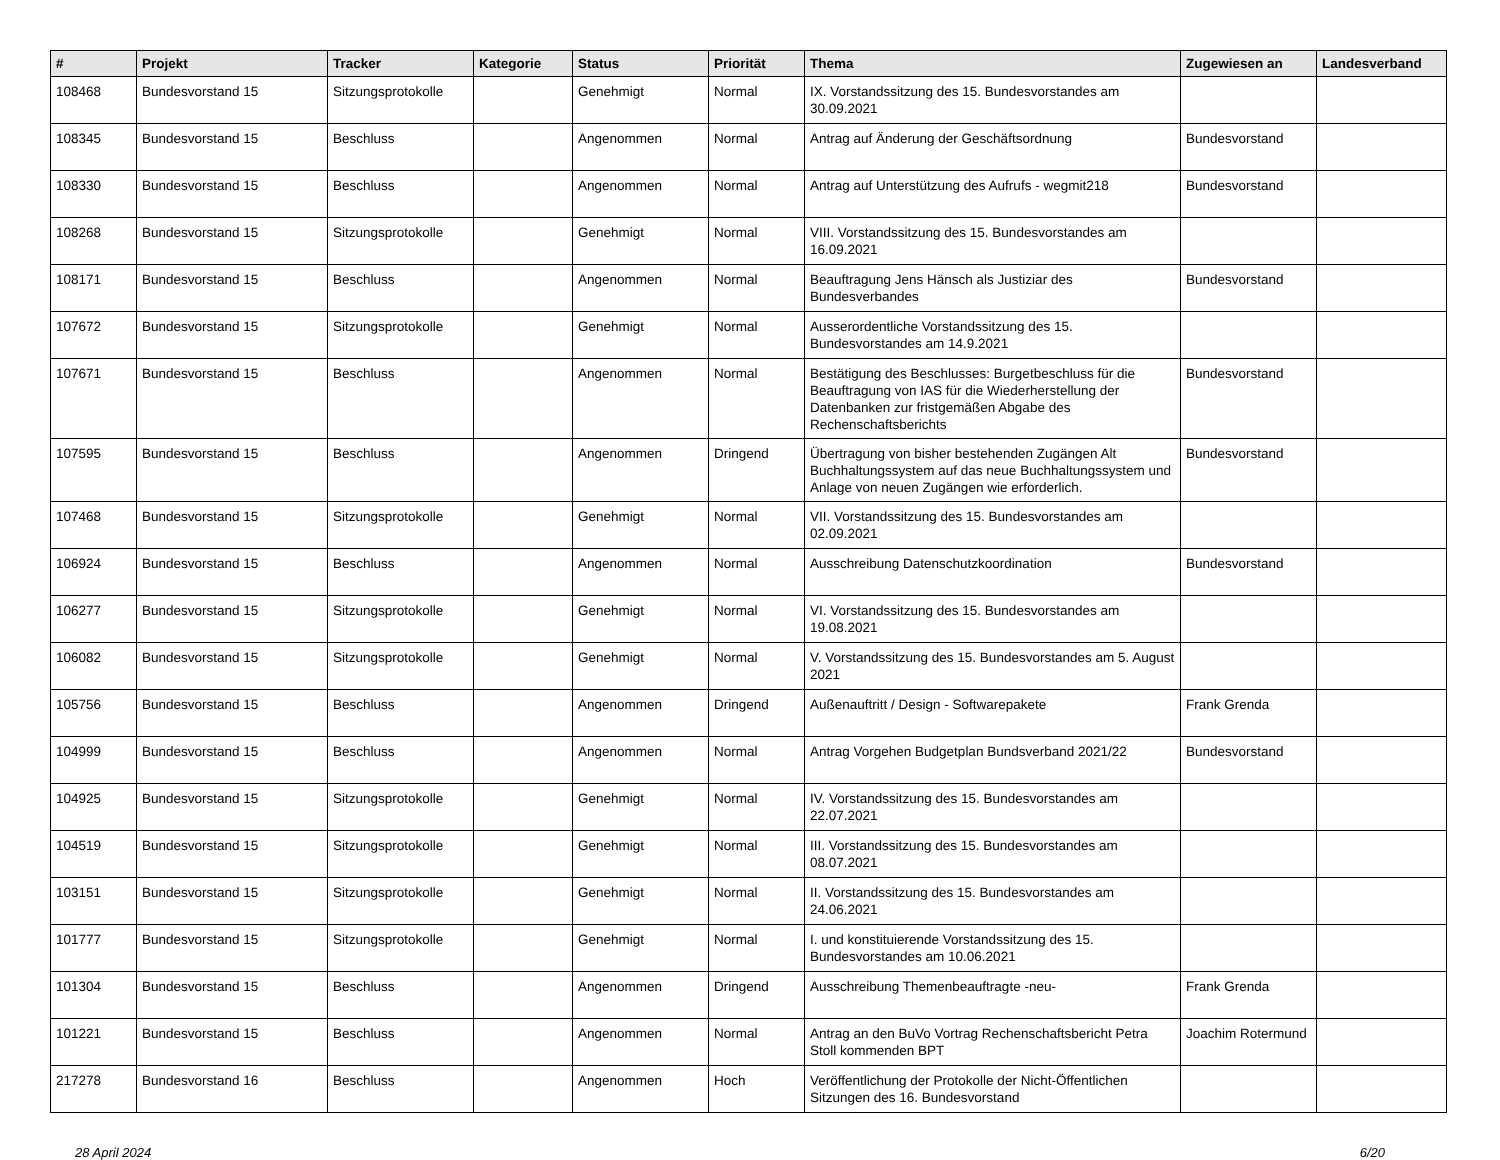| # | Projekt | Tracker | Kategorie | Status | Priorität | Thema | Zugewiesen an | Landesverband |
| --- | --- | --- | --- | --- | --- | --- | --- | --- |
| 108468 | Bundesvorstand 15 | Sitzungsprotokolle | | Genehmigt | Normal | IX. Vorstandssitzung des 15. Bundesvorstandes am 30.09.2021 | | |
| 108345 | Bundesvorstand 15 | Beschluss | | Angenommen | Normal | Antrag auf Änderung der Geschäftsordnung | Bundesvorstand | |
| 108330 | Bundesvorstand 15 | Beschluss | | Angenommen | Normal | Antrag auf Unterstützung des Aufrufs - wegmit218 | Bundesvorstand | |
| 108268 | Bundesvorstand 15 | Sitzungsprotokolle | | Genehmigt | Normal | VIII. Vorstandssitzung des 15. Bundesvorstandes am 16.09.2021 | | |
| 108171 | Bundesvorstand 15 | Beschluss | | Angenommen | Normal | Beauftragung Jens Hänsch als Justiziar des Bundesverbandes | Bundesvorstand | |
| 107672 | Bundesvorstand 15 | Sitzungsprotokolle | | Genehmigt | Normal | Ausserordentliche Vorstandssitzung des 15. Bundesvorstandes am 14.9.2021 | | |
| 107671 | Bundesvorstand 15 | Beschluss | | Angenommen | Normal | Bestätigung des Beschlusses: Burgetbeschluss für die Beauftragung von IAS für die Wiederherstellung der Datenbanken zur fristgemäßen Abgabe des Rechenschaftsberichts | Bundesvorstand | |
| 107595 | Bundesvorstand 15 | Beschluss | | Angenommen | Dringend | Übertragung von bisher bestehenden Zugängen Alt Buchhaltungssystem auf das neue Buchhaltungssystem und Anlage von neuen Zugängen wie erforderlich. | Bundesvorstand | |
| 107468 | Bundesvorstand 15 | Sitzungsprotokolle | | Genehmigt | Normal | VII. Vorstandssitzung des 15. Bundesvorstandes am 02.09.2021 | | |
| 106924 | Bundesvorstand 15 | Beschluss | | Angenommen | Normal | Ausschreibung Datenschutzkoordination | Bundesvorstand | |
| 106277 | Bundesvorstand 15 | Sitzungsprotokolle | | Genehmigt | Normal | VI. Vorstandssitzung des 15. Bundesvorstandes am 19.08.2021 | | |
| 106082 | Bundesvorstand 15 | Sitzungsprotokolle | | Genehmigt | Normal | V. Vorstandssitzung des 15. Bundesvorstandes am 5. August 2021 | | |
| 105756 | Bundesvorstand 15 | Beschluss | | Angenommen | Dringend | Außenauftritt / Design - Softwarepakete | Frank Grenda | |
| 104999 | Bundesvorstand 15 | Beschluss | | Angenommen | Normal | Antrag Vorgehen Budgetplan Bundsverband 2021/22 | Bundesvorstand | |
| 104925 | Bundesvorstand 15 | Sitzungsprotokolle | | Genehmigt | Normal | IV. Vorstandssitzung des 15. Bundesvorstandes am 22.07.2021 | | |
| 104519 | Bundesvorstand 15 | Sitzungsprotokolle | | Genehmigt | Normal | III. Vorstandssitzung des 15. Bundesvorstandes am 08.07.2021 | | |
| 103151 | Bundesvorstand 15 | Sitzungsprotokolle | | Genehmigt | Normal | II. Vorstandssitzung des 15. Bundesvorstandes am 24.06.2021 | | |
| 101777 | Bundesvorstand 15 | Sitzungsprotokolle | | Genehmigt | Normal | I. und konstituierende Vorstandssitzung des 15. Bundesvorstandes am 10.06.2021 | | |
| 101304 | Bundesvorstand 15 | Beschluss | | Angenommen | Dringend | Ausschreibung Themenbeauftragte -neu- | Frank Grenda | |
| 101221 | Bundesvorstand 15 | Beschluss | | Angenommen | Normal | Antrag an den BuVo Vortrag Rechenschaftsbericht Petra Stoll kommenden BPT | Joachim Rotermund | |
| 217278 | Bundesvorstand 16 | Beschluss | | Angenommen | Hoch | Veröffentlichung der Protokolle der Nicht-Öffentlichen Sitzungen des 16. Bundesvorstand | | |
28 April 2024 6/20